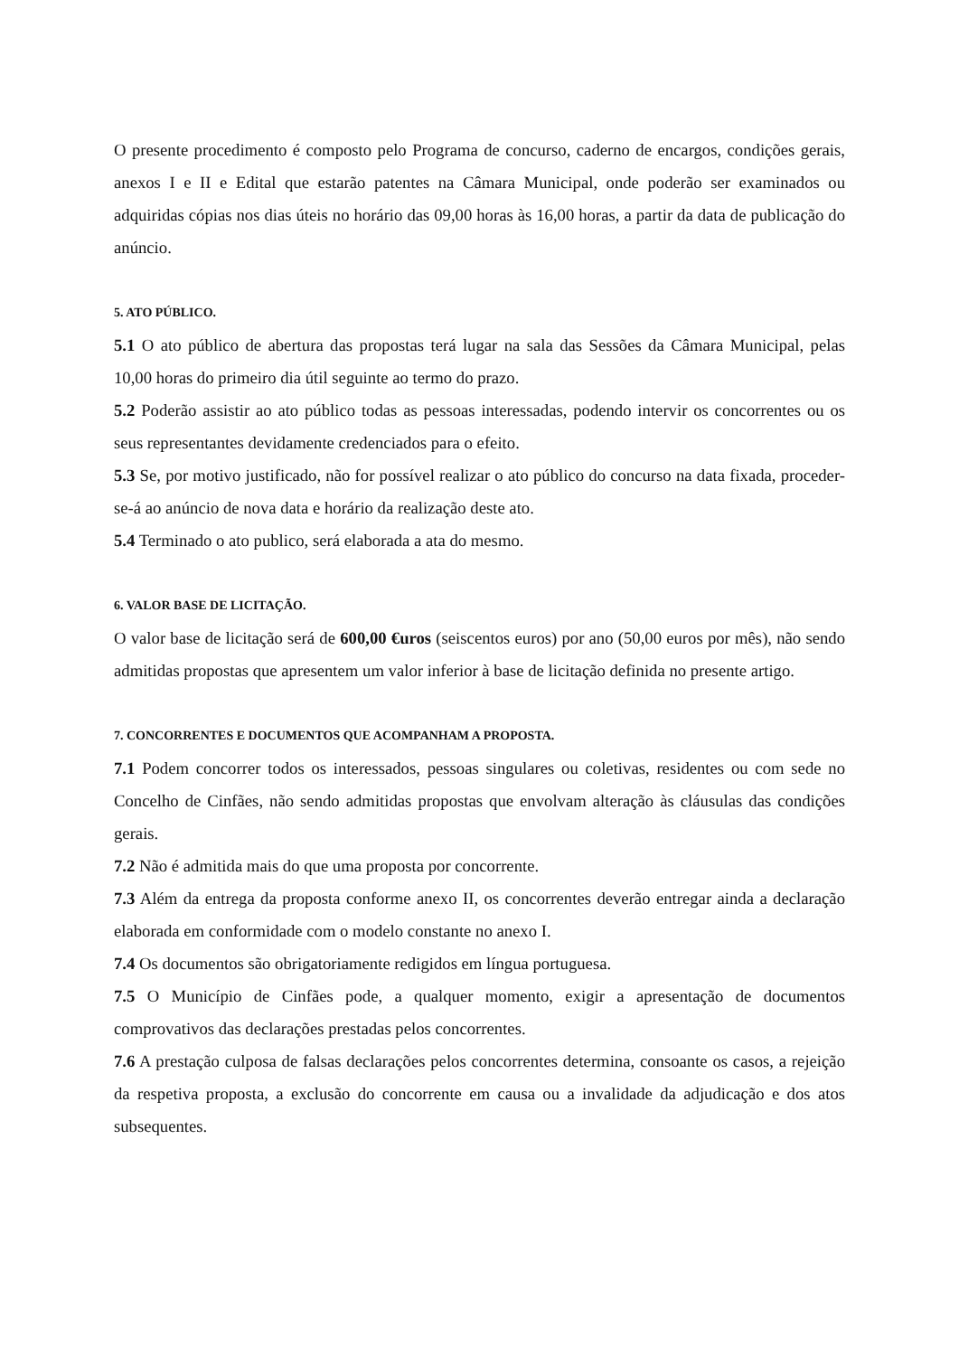O presente procedimento é composto pelo Programa de concurso, caderno de encargos, condições gerais, anexos I e II e Edital que estarão patentes na Câmara Municipal, onde poderão ser examinados ou adquiridas cópias nos dias úteis no horário das 09,00 horas às 16,00 horas, a partir da data de publicação do anúncio.
5. ATO PÚBLICO.
5.1 O ato público de abertura das propostas terá lugar na sala das Sessões da Câmara Municipal, pelas 10,00 horas do primeiro dia útil seguinte ao termo do prazo.
5.2 Poderão assistir ao ato público todas as pessoas interessadas, podendo intervir os concorrentes ou os seus representantes devidamente credenciados para o efeito.
5.3 Se, por motivo justificado, não for possível realizar o ato público do concurso na data fixada, proceder-se-á ao anúncio de nova data e horário da realização deste ato.
5.4 Terminado o ato publico, será elaborada a ata do mesmo.
6. VALOR BASE DE LICITAÇÃO.
O valor base de licitação será de 600,00 €uros (seiscentos euros) por ano (50,00 euros por mês), não sendo admitidas propostas que apresentem um valor inferior à base de licitação definida no presente artigo.
7. CONCORRENTES E DOCUMENTOS QUE ACOMPANHAM A PROPOSTA.
7.1 Podem concorrer todos os interessados, pessoas singulares ou coletivas, residentes ou com sede no Concelho de Cinfães, não sendo admitidas propostas que envolvam alteração às cláusulas das condições gerais.
7.2 Não é admitida mais do que uma proposta por concorrente.
7.3 Além da entrega da proposta conforme anexo II, os concorrentes deverão entregar ainda a declaração elaborada em conformidade com o modelo constante no anexo I.
7.4 Os documentos são obrigatoriamente redigidos em língua portuguesa.
7.5 O Município de Cinfães pode, a qualquer momento, exigir a apresentação de documentos comprovativos das declarações prestadas pelos concorrentes.
7.6 A prestação culposa de falsas declarações pelos concorrentes determina, consoante os casos, a rejeição da respetiva proposta, a exclusão do concorrente em causa ou a invalidade da adjudicação e dos atos subsequentes.